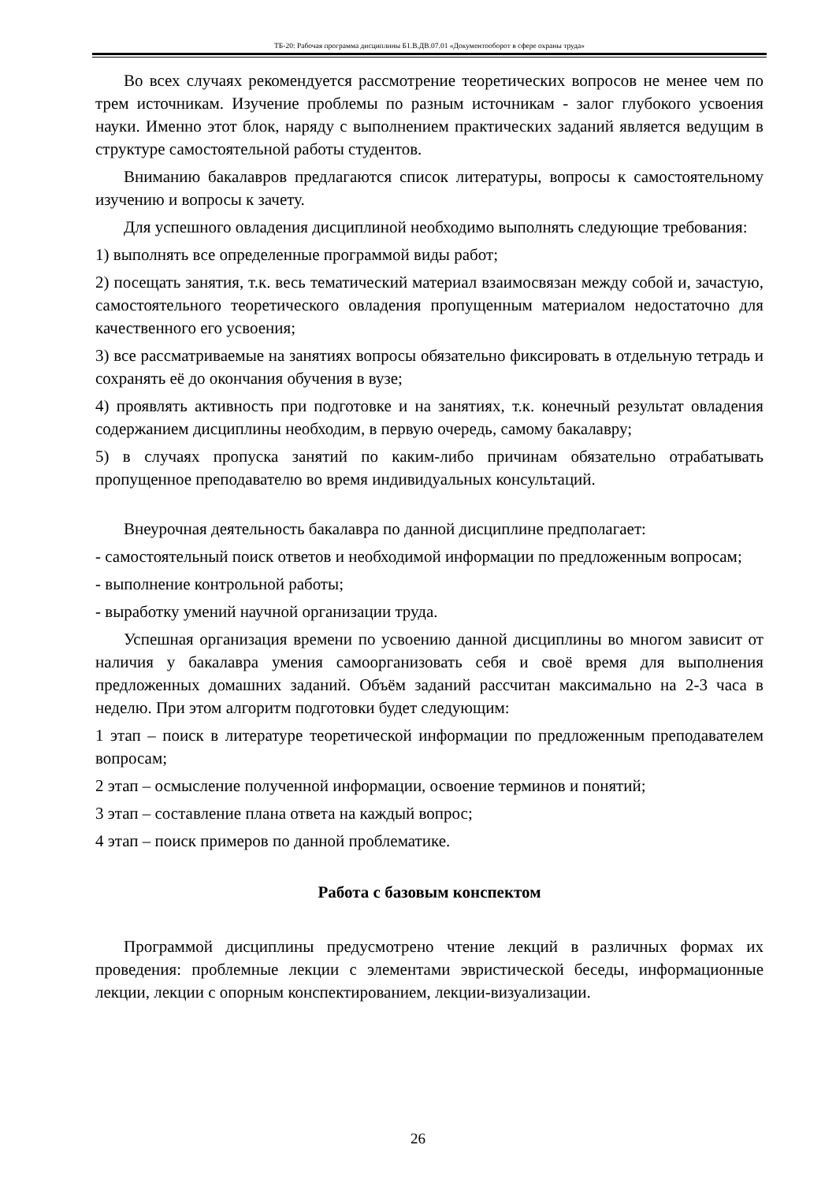ТБ-20: Рабочая программа дисциплины Б1.В.ДВ.07.01 «Документооборот в сфере охраны труда»
Во всех случаях рекомендуется рассмотрение теоретических вопросов не менее чем по трем источникам. Изучение проблемы по разным источникам - залог глубокого усвоения науки. Именно этот блок, наряду с выполнением практических заданий является ведущим в структуре самостоятельной работы студентов.
Вниманию бакалавров предлагаются список литературы, вопросы к самостоятельному изучению и вопросы к зачету.
Для успешного овладения дисциплиной необходимо выполнять следующие требования:
1) выполнять все определенные программой виды работ;
2) посещать занятия, т.к. весь тематический материал взаимосвязан между собой и, зачастую, самостоятельного теоретического овладения пропущенным материалом недостаточно для качественного его усвоения;
3) все рассматриваемые на занятиях вопросы обязательно фиксировать в отдельную тетрадь и сохранять её до окончания обучения в вузе;
4) проявлять активность при подготовке и на занятиях, т.к. конечный результат овладения содержанием дисциплины необходим, в первую очередь, самому бакалавру;
5) в случаях пропуска занятий по каким-либо причинам обязательно отрабатывать пропущенное преподавателю во время индивидуальных консультаций.
Внеурочная деятельность бакалавра по данной дисциплине предполагает:
- самостоятельный поиск ответов и необходимой информации по предложенным вопросам;
- выполнение контрольной работы;
- выработку умений научной организации труда.
Успешная организация времени по усвоению данной дисциплины во многом зависит от наличия у бакалавра умения самоорганизовать себя и своё время для выполнения предложенных домашних заданий. Объём заданий рассчитан максимально на 2-3 часа в неделю. При этом алгоритм подготовки будет следующим:
1 этап – поиск в литературе теоретической информации по предложенным преподавателем вопросам;
2 этап – осмысление полученной информации, освоение терминов и понятий;
3 этап – составление плана ответа на каждый вопрос;
4 этап – поиск примеров по данной проблематике.
Работа с базовым конспектом
Программой дисциплины предусмотрено чтение лекций в различных формах их проведения: проблемные лекции с элементами эвристической беседы, информационные лекции, лекции с опорным конспектированием, лекции-визуализации.
26